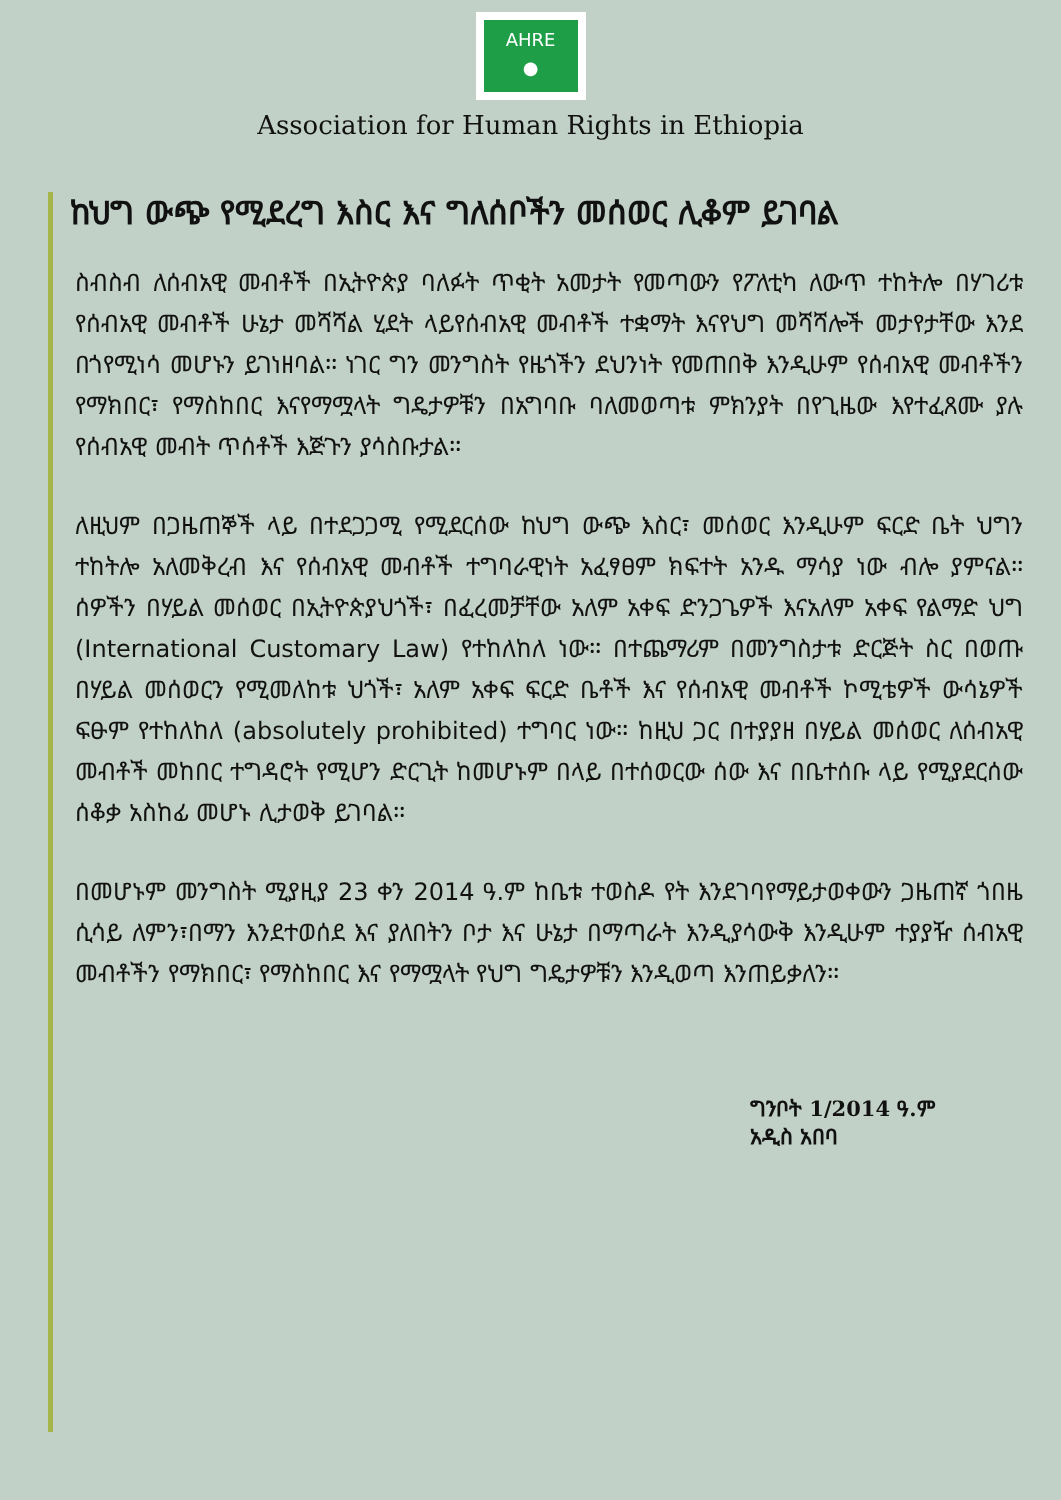AHRE
●
Association for Human Rights in Ethiopia
ከህግ ውጭ የሚደረግ እስር እና ግለሰቦችን መሰወር ሊቆም ይገባል
ስብስብ ለሰብአዊ መብቶች በኢትዮጵያ ባለፉት ጥቂት አመታት የመጣውን የፖለቲካ ለውጥ ተከትሎ በሃገሪቱ የሰብአዊ መብቶች ሁኔታ መሻሻል ሂደት ላይየሰብአዊ መብቶች ተቋማት እናየህግ መሻሻሎች መታየታቸው እንደ በጎየሚነሳ መሆኑን ይገነዘባል፡፡ ነገር ግን መንግስት የዜጎችን ደህንነት የመጠበቅ እንዲሁም የሰብአዊ መብቶችን የማክበር፣ የማስከበር እናየማሟላት ግዴታዎቹን በአግባቡ ባለመወጣቱ ምክንያት በየጊዜው እየተፈጸሙ ያሉ የሰብአዊ መብት ጥሰቶች እጅጉን ያሳስቡታል፡፡
ለዚህም በጋዜጠኞች ላይ በተደጋጋሚ የሚደርሰው ከህግ ውጭ እስር፣ መሰወር እንዲሁም ፍርድ ቤት ህግን ተከትሎ አለመቅረብ እና የሰብአዊ መብቶች ተግባራዊነት አፈፃፀም ክፍተት አንዱ ማሳያ ነው ብሎ ያምናል፡፡ ሰዎችን በሃይል መሰወር በኢትዮጵያህጎች፣ በፈረመቻቸው አለም አቀፍ ድንጋጌዎች እናአለም አቀፍ የልማድ ህግ (International Customary Law) የተከለከለ ነው፡፡ በተጨማሪም በመንግስታቱ ድርጅት ስር በወጡ በሃይል መሰወርን የሚመለከቱ ህጎች፣ አለም አቀፍ ፍርድ ቤቶች እና የሰብአዊ መብቶች ኮሚቴዎች ውሳኔዎች ፍፁም የተከለከለ (absolutely prohibited) ተግባር ነው፡፡ ከዚህ ጋር በተያያዘ በሃይል መሰወር ለሰብአዊ መብቶች መከበር ተግዳሮት የሚሆን ድርጊት ከመሆኑም በላይ በተሰወርው ሰው እና በቤተሰቡ ላይ የሚያደርሰው ሰቆቃ አስከፊ መሆኑ ሊታወቅ ይገባል፡፡
በመሆኑም መንግስት ሚያዚያ 23 ቀን 2014 ዓ.ም ከቤቱ ተወስዶ የት እንደገባየማይታወቀውን ጋዜጠኛ ጎበዜ ሲሳይ ለምን፣በማን እንደተወሰደ እና ያለበትን ቦታ እና ሁኔታ በማጣራት እንዲያሳውቅ እንዲሁም ተያያዥ ሰብአዊ መብቶችን የማክበር፣ የማስከበር እና የማሟላት የህግ ግዴታዎቹን እንዲወጣ እንጠይቃለን፡፡
ግንቦት 1/2014 ዓ.ም
አዲስ አበባ